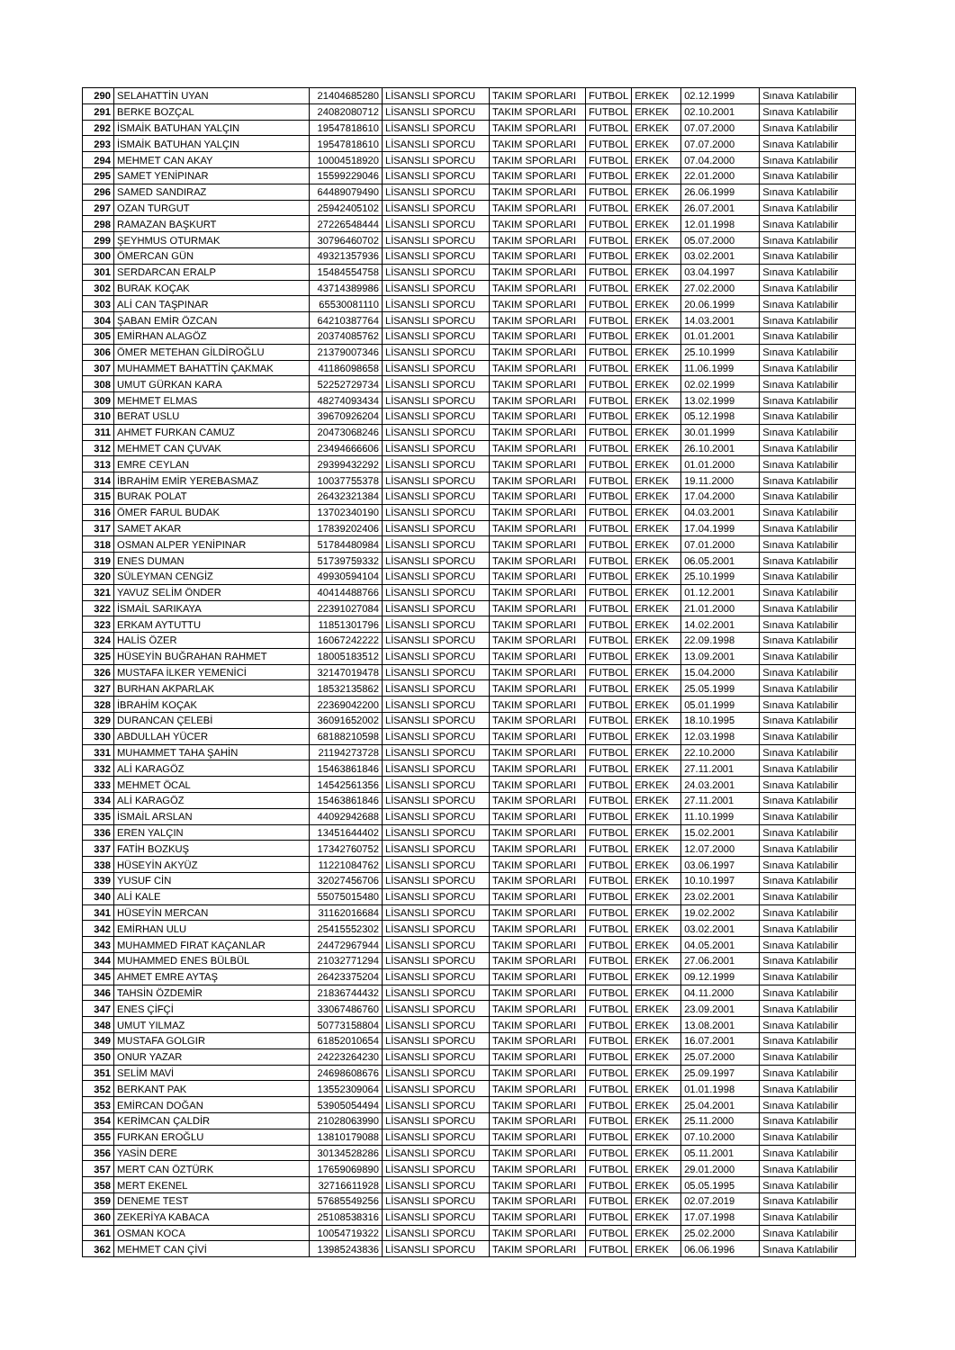| 290 | SELAHATTİN UYAN | 21404685280 | LİSANSLI SPORCU | TAKIM SPORLARI | FUTBOL | ERKEK | 02.12.1999 | Sınava Katılabilir |
| 291 | BERKE BOZÇAL | 24082080712 | LİSANSLI SPORCU | TAKIM SPORLARI | FUTBOL | ERKEK | 02.10.2001 | Sınava Katılabilir |
| 292 | İSMAİK BATUHAN YALÇIN | 19547818610 | LİSANSLI SPORCU | TAKIM SPORLARI | FUTBOL | ERKEK | 07.07.2000 | Sınava Katılabilir |
| 293 | İSMAİK BATUHAN YALÇIN | 19547818610 | LİSANSLI SPORCU | TAKIM SPORLARI | FUTBOL | ERKEK | 07.07.2000 | Sınava Katılabilir |
| 294 | MEHMET CAN AKAY | 10004518920 | LİSANSLI SPORCU | TAKIM SPORLARI | FUTBOL | ERKEK | 07.04.2000 | Sınava Katılabilir |
| 295 | SAMET YENİPINAR | 15599229046 | LİSANSLI SPORCU | TAKIM SPORLARI | FUTBOL | ERKEK | 22.01.2000 | Sınava Katılabilir |
| 296 | SAMED SANDIRAZ | 64489079490 | LİSANSLI SPORCU | TAKIM SPORLARI | FUTBOL | ERKEK | 26.06.1999 | Sınava Katılabilir |
| 297 | OZAN TURGUT | 25942405102 | LİSANSLI SPORCU | TAKIM SPORLARI | FUTBOL | ERKEK | 26.07.2001 | Sınava Katılabilir |
| 298 | RAMAZAN BAŞKURT | 27226548444 | LİSANSLI SPORCU | TAKIM SPORLARI | FUTBOL | ERKEK | 12.01.1998 | Sınava Katılabilir |
| 299 | ŞEYHMUS OTURMAK | 30796460702 | LİSANSLI SPORCU | TAKIM SPORLARI | FUTBOL | ERKEK | 05.07.2000 | Sınava Katılabilir |
| 300 | ÖMERCAN GÜN | 49321357936 | LİSANSLI SPORCU | TAKIM SPORLARI | FUTBOL | ERKEK | 03.02.2001 | Sınava Katılabilir |
| 301 | SERDARCAN ERALP | 15484554758 | LİSANSLI SPORCU | TAKIM SPORLARI | FUTBOL | ERKEK | 03.04.1997 | Sınava Katılabilir |
| 302 | BURAK KOÇAK | 43714389986 | LİSANSLI SPORCU | TAKIM SPORLARI | FUTBOL | ERKEK | 27.02.2000 | Sınava Katılabilir |
| 303 | ALİ CAN TAŞPINAR | 65530081110 | LİSANSLI SPORCU | TAKIM SPORLARI | FUTBOL | ERKEK | 20.06.1999 | Sınava Katılabilir |
| 304 | ŞABAN EMİR ÖZCAN | 64210387764 | LİSANSLI SPORCU | TAKIM SPORLARI | FUTBOL | ERKEK | 14.03.2001 | Sınava Katılabilir |
| 305 | EMİRHAN ALAGÖZ | 20374085762 | LİSANSLI SPORCU | TAKIM SPORLARI | FUTBOL | ERKEK | 01.01.2001 | Sınava Katılabilir |
| 306 | ÖMER METEHAN GİLDİROĞLU | 21379007346 | LİSANSLI SPORCU | TAKIM SPORLARI | FUTBOL | ERKEK | 25.10.1999 | Sınava Katılabilir |
| 307 | MUHAMMET BAHATTİN ÇAKMAK | 41186098658 | LİSANSLI SPORCU | TAKIM SPORLARI | FUTBOL | ERKEK | 11.06.1999 | Sınava Katılabilir |
| 308 | UMUT GÜRKAN KARA | 52252729734 | LİSANSLI SPORCU | TAKIM SPORLARI | FUTBOL | ERKEK | 02.02.1999 | Sınava Katılabilir |
| 309 | MEHMET ELMAS | 48274093434 | LİSANSLI SPORCU | TAKIM SPORLARI | FUTBOL | ERKEK | 13.02.1999 | Sınava Katılabilir |
| 310 | BERAT USLU | 39670926204 | LİSANSLI SPORCU | TAKIM SPORLARI | FUTBOL | ERKEK | 05.12.1998 | Sınava Katılabilir |
| 311 | AHMET FURKAN CAMUZ | 20473068246 | LİSANSLI SPORCU | TAKIM SPORLARI | FUTBOL | ERKEK | 30.01.1999 | Sınava Katılabilir |
| 312 | MEHMET CAN ÇUVAK | 23494666606 | LİSANSLI SPORCU | TAKIM SPORLARI | FUTBOL | ERKEK | 26.10.2001 | Sınava Katılabilir |
| 313 | EMRE CEYLAN | 29399432292 | LİSANSLI SPORCU | TAKIM SPORLARI | FUTBOL | ERKEK | 01.01.2000 | Sınava Katılabilir |
| 314 | İBRAHİM EMİR YEREBASMAZ | 10037755378 | LİSANSLI SPORCU | TAKIM SPORLARI | FUTBOL | ERKEK | 19.11.2000 | Sınava Katılabilir |
| 315 | BURAK POLAT | 26432321384 | LİSANSLI SPORCU | TAKIM SPORLARI | FUTBOL | ERKEK | 17.04.2000 | Sınava Katılabilir |
| 316 | ÖMER FARUL BUDAK | 13702340190 | LİSANSLI SPORCU | TAKIM SPORLARI | FUTBOL | ERKEK | 04.03.2001 | Sınava Katılabilir |
| 317 | SAMET AKAR | 17839202406 | LİSANSLI SPORCU | TAKIM SPORLARI | FUTBOL | ERKEK | 17.04.1999 | Sınava Katılabilir |
| 318 | OSMAN ALPER YENİPINAR | 51784480984 | LİSANSLI SPORCU | TAKIM SPORLARI | FUTBOL | ERKEK | 07.01.2000 | Sınava Katılabilir |
| 319 | ENES DUMAN | 51739759332 | LİSANSLI SPORCU | TAKIM SPORLARI | FUTBOL | ERKEK | 06.05.2001 | Sınava Katılabilir |
| 320 | SÜLEYMAN CENGİZ | 49930594104 | LİSANSLI SPORCU | TAKIM SPORLARI | FUTBOL | ERKEK | 25.10.1999 | Sınava Katılabilir |
| 321 | YAVUZ SELİM ÖNDER | 40414488766 | LİSANSLI SPORCU | TAKIM SPORLARI | FUTBOL | ERKEK | 01.12.2001 | Sınava Katılabilir |
| 322 | İSMAİL SARIKAYA | 22391027084 | LİSANSLI SPORCU | TAKIM SPORLARI | FUTBOL | ERKEK | 21.01.2000 | Sınava Katılabilir |
| 323 | ERKAM AYTUTTU | 11851301796 | LİSANSLI SPORCU | TAKIM SPORLARI | FUTBOL | ERKEK | 14.02.2001 | Sınava Katılabilir |
| 324 | HALİS ÖZER | 16067242222 | LİSANSLI SPORCU | TAKIM SPORLARI | FUTBOL | ERKEK | 22.09.1998 | Sınava Katılabilir |
| 325 | HÜSEYİN BUĞRAHAN RAHMET | 18005183512 | LİSANSLI SPORCU | TAKIM SPORLARI | FUTBOL | ERKEK | 13.09.2001 | Sınava Katılabilir |
| 326 | MUSTAFA İLKER YEMENİCİ | 32147019478 | LİSANSLI SPORCU | TAKIM SPORLARI | FUTBOL | ERKEK | 15.04.2000 | Sınava Katılabilir |
| 327 | BURHAN AKPARLAK | 18532135862 | LİSANSLI SPORCU | TAKIM SPORLARI | FUTBOL | ERKEK | 25.05.1999 | Sınava Katılabilir |
| 328 | İBRAHİM KOÇAK | 22369042200 | LİSANSLI SPORCU | TAKIM SPORLARI | FUTBOL | ERKEK | 05.01.1999 | Sınava Katılabilir |
| 329 | DURANCAN ÇELEBİ | 36091652002 | LİSANSLI SPORCU | TAKIM SPORLARI | FUTBOL | ERKEK | 18.10.1995 | Sınava Katılabilir |
| 330 | ABDULLAH YÜCER | 68188210598 | LİSANSLI SPORCU | TAKIM SPORLARI | FUTBOL | ERKEK | 12.03.1998 | Sınava Katılabilir |
| 331 | MUHAMMET TAHA ŞAHİN | 21194273728 | LİSANSLI SPORCU | TAKIM SPORLARI | FUTBOL | ERKEK | 22.10.2000 | Sınava Katılabilir |
| 332 | ALİ KARAGÖZ | 15463861846 | LİSANSLI SPORCU | TAKIM SPORLARI | FUTBOL | ERKEK | 27.11.2001 | Sınava Katılabilir |
| 333 | MEHMET ÖCAL | 14542561356 | LİSANSLI SPORCU | TAKIM SPORLARI | FUTBOL | ERKEK | 24.03.2001 | Sınava Katılabilir |
| 334 | ALİ KARAGÖZ | 15463861846 | LİSANSLI SPORCU | TAKIM SPORLARI | FUTBOL | ERKEK | 27.11.2001 | Sınava Katılabilir |
| 335 | İSMAİL ARSLAN | 44092942688 | LİSANSLI SPORCU | TAKIM SPORLARI | FUTBOL | ERKEK | 11.10.1999 | Sınava Katılabilir |
| 336 | EREN YALÇIN | 13451644402 | LİSANSLI SPORCU | TAKIM SPORLARI | FUTBOL | ERKEK | 15.02.2001 | Sınava Katılabilir |
| 337 | FATİH BOZKUŞ | 17342760752 | LİSANSLI SPORCU | TAKIM SPORLARI | FUTBOL | ERKEK | 12.07.2000 | Sınava Katılabilir |
| 338 | HÜSEYİN AKYÜZ | 11221084762 | LİSANSLI SPORCU | TAKIM SPORLARI | FUTBOL | ERKEK | 03.06.1997 | Sınava Katılabilir |
| 339 | YUSUF CİN | 32027456706 | LİSANSLI SPORCU | TAKIM SPORLARI | FUTBOL | ERKEK | 10.10.1997 | Sınava Katılabilir |
| 340 | ALİ KALE | 55075015480 | LİSANSLI SPORCU | TAKIM SPORLARI | FUTBOL | ERKEK | 23.02.2001 | Sınava Katılabilir |
| 341 | HÜSEYİN MERCAN | 31162016684 | LİSANSLI SPORCU | TAKIM SPORLARI | FUTBOL | ERKEK | 19.02.2002 | Sınava Katılabilir |
| 342 | EMİRHAN ULU | 25415552302 | LİSANSLI SPORCU | TAKIM SPORLARI | FUTBOL | ERKEK | 03.02.2001 | Sınava Katılabilir |
| 343 | MUHAMMED FIRAT KAÇANLAR | 24472967944 | LİSANSLI SPORCU | TAKIM SPORLARI | FUTBOL | ERKEK | 04.05.2001 | Sınava Katılabilir |
| 344 | MUHAMMED ENES BÜLBÜL | 21032771294 | LİSANSLI SPORCU | TAKIM SPORLARI | FUTBOL | ERKEK | 27.06.2001 | Sınava Katılabilir |
| 345 | AHMET EMRE AYTAŞ | 26423375204 | LİSANSLI SPORCU | TAKIM SPORLARI | FUTBOL | ERKEK | 09.12.1999 | Sınava Katılabilir |
| 346 | TAHSİN ÖZDEMİR | 21836744432 | LİSANSLI SPORCU | TAKIM SPORLARI | FUTBOL | ERKEK | 04.11.2000 | Sınava Katılabilir |
| 347 | ENES ÇİFÇİ | 33067486760 | LİSANSLI SPORCU | TAKIM SPORLARI | FUTBOL | ERKEK | 23.09.2001 | Sınava Katılabilir |
| 348 | UMUT YILMAZ | 50773158804 | LİSANSLI SPORCU | TAKIM SPORLARI | FUTBOL | ERKEK | 13.08.2001 | Sınava Katılabilir |
| 349 | MUSTAFA GOLGIR | 61852010654 | LİSANSLI SPORCU | TAKIM SPORLARI | FUTBOL | ERKEK | 16.07.2001 | Sınava Katılabilir |
| 350 | ONUR YAZAR | 24223264230 | LİSANSLI SPORCU | TAKIM SPORLARI | FUTBOL | ERKEK | 25.07.2000 | Sınava Katılabilir |
| 351 | SELİM MAVİ | 24698608676 | LİSANSLI SPORCU | TAKIM SPORLARI | FUTBOL | ERKEK | 25.09.1997 | Sınava Katılabilir |
| 352 | BERKANT PAK | 13552309064 | LİSANSLI SPORCU | TAKIM SPORLARI | FUTBOL | ERKEK | 01.01.1998 | Sınava Katılabilir |
| 353 | EMİRCAN DOĞAN | 53905054494 | LİSANSLI SPORCU | TAKIM SPORLARI | FUTBOL | ERKEK | 25.04.2001 | Sınava Katılabilir |
| 354 | KERİMCAN ÇALDİR | 21028063990 | LİSANSLI SPORCU | TAKIM SPORLARI | FUTBOL | ERKEK | 25.11.2000 | Sınava Katılabilir |
| 355 | FURKAN EROĞLU | 13810179088 | LİSANSLI SPORCU | TAKIM SPORLARI | FUTBOL | ERKEK | 07.10.2000 | Sınava Katılabilir |
| 356 | YASİN DERE | 30134528286 | LİSANSLI SPORCU | TAKIM SPORLARI | FUTBOL | ERKEK | 05.11.2001 | Sınava Katılabilir |
| 357 | MERT CAN ÖZTÜRK | 17659069890 | LİSANSLI SPORCU | TAKIM SPORLARI | FUTBOL | ERKEK | 29.01.2000 | Sınava Katılabilir |
| 358 | MERT EKENEL | 32716611928 | LİSANSLI SPORCU | TAKIM SPORLARI | FUTBOL | ERKEK | 05.05.1995 | Sınava Katılabilir |
| 359 | DENEME TEST | 57685549256 | LİSANSLI SPORCU | TAKIM SPORLARI | FUTBOL | ERKEK | 02.07.2019 | Sınava Katılabilir |
| 360 | ZEKERİYA KABACA | 25108538316 | LİSANSLI SPORCU | TAKIM SPORLARI | FUTBOL | ERKEK | 17.07.1998 | Sınava Katılabilir |
| 361 | OSMAN KOCA | 10054719322 | LİSANSLI SPORCU | TAKIM SPORLARI | FUTBOL | ERKEK | 25.02.2000 | Sınava Katılabilir |
| 362 | MEHMET CAN ÇİVİ | 13985243836 | LİSANSLI SPORCU | TAKIM SPORLARI | FUTBOL | ERKEK | 06.06.1996 | Sınava Katılabilir |